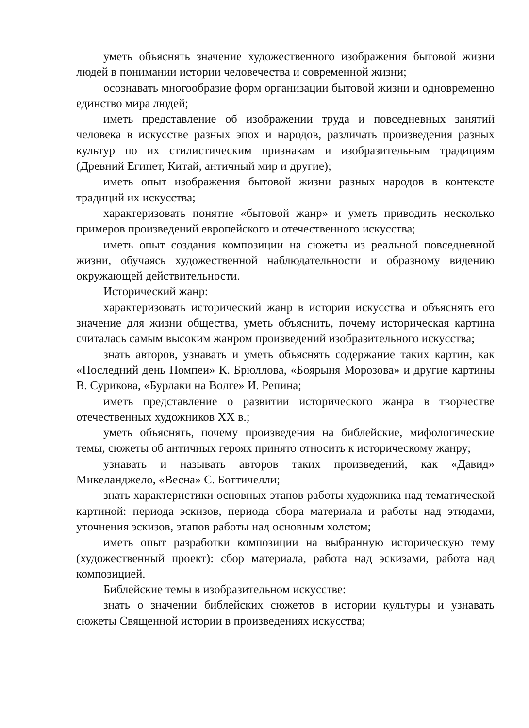уметь объяснять значение художественного изображения бытовой жизни людей в понимании истории человечества и современной жизни;
осознавать многообразие форм организации бытовой жизни и одновременно единство мира людей;
иметь представление об изображении труда и повседневных занятий человека в искусстве разных эпох и народов, различать произведения разных культур по их стилистическим признакам и изобразительным традициям (Древний Египет, Китай, античный мир и другие);
иметь опыт изображения бытовой жизни разных народов в контексте традиций их искусства;
характеризовать понятие «бытовой жанр» и уметь приводить несколько примеров произведений европейского и отечественного искусства;
иметь опыт создания композиции на сюжеты из реальной повседневной жизни, обучаясь художественной наблюдательности и образному видению окружающей действительности.
Исторический жанр:
характеризовать исторический жанр в истории искусства и объяснять его значение для жизни общества, уметь объяснить, почему историческая картина считалась самым высоким жанром произведений изобразительного искусства;
знать авторов, узнавать и уметь объяснять содержание таких картин, как «Последний день Помпеи» К. Брюллова, «Боярыня Морозова» и другие картины В. Сурикова, «Бурлаки на Волге» И. Репина;
иметь представление о развитии исторического жанра в творчестве отечественных художников XX в.;
уметь объяснять, почему произведения на библейские, мифологические темы, сюжеты об античных героях принято относить к историческому жанру;
узнавать и называть авторов таких произведений, как «Давид» Микеланджело, «Весна» С. Боттичелли;
знать характеристики основных этапов работы художника над тематической картиной: периода эскизов, периода сбора материала и работы над этюдами, уточнения эскизов, этапов работы над основным холстом;
иметь опыт разработки композиции на выбранную историческую тему (художественный проект): сбор материала, работа над эскизами, работа над композицией.
Библейские темы в изобразительном искусстве:
знать о значении библейских сюжетов в истории культуры и узнавать сюжеты Священной истории в произведениях искусства;